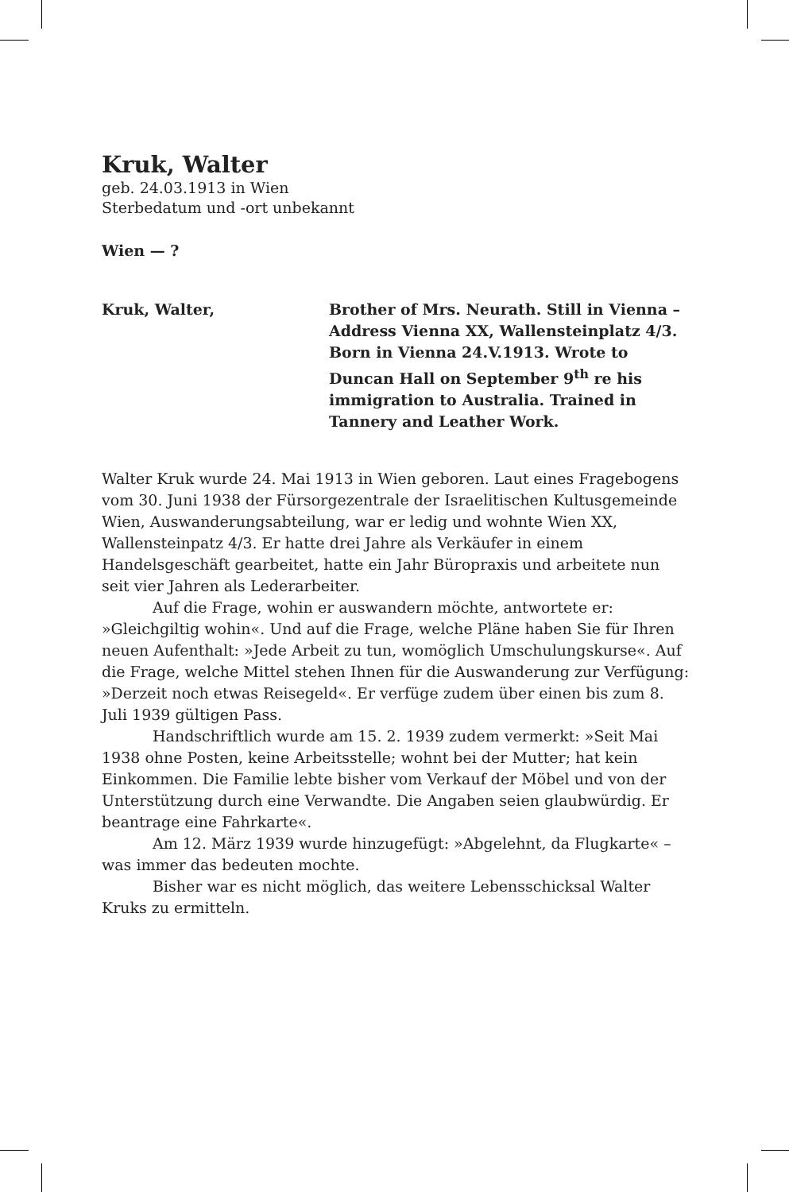Kruk, Walter
geb. 24.03.1913 in Wien
Sterbedatum und -ort unbekannt
Wien — ?
Kruk, Walter, Brother of Mrs. Neurath. Still in Vienna – Address Vienna XX, Wallensteinplatz 4/3. Born in Vienna 24.V.1913. Wrote to Duncan Hall on September 9<sup>th</sup> re his immigration to Australia. Trained in Tannery and Leather Work.
Walter Kruk wurde 24. Mai 1913 in Wien geboren. Laut eines Fragebogens vom 30. Juni 1938 der Fürsorgezentrale der Israelitischen Kultusgemeinde Wien, Auswanderungsabteilung, war er ledig und wohnte Wien XX, Wallensteinpatz 4/3. Er hatte drei Jahre als Verkäufer in einem Handelsgeschäft gearbeitet, hatte ein Jahr Büropraxis und arbeitete nun seit vier Jahren als Lederarbeiter.
Auf die Frage, wohin er auswandern möchte, antwortete er: »Gleichgiltig wohin«. Und auf die Frage, welche Pläne haben Sie für Ihren neuen Aufenthalt: »Jede Arbeit zu tun, womöglich Umschulungskurse«. Auf die Frage, welche Mittel stehen Ihnen für die Auswanderung zur Verfügung: »Derzeit noch etwas Reisegeld«. Er verfüge zudem über einen bis zum 8. Juli 1939 gültigen Pass.
Handschriftlich wurde am 15. 2. 1939 zudem vermerkt: »Seit Mai 1938 ohne Posten, keine Arbeitsstelle; wohnt bei der Mutter; hat kein Einkommen. Die Familie lebte bisher vom Verkauf der Möbel und von der Unterstützung durch eine Verwandte. Die Angaben seien glaubwürdig. Er beantrage eine Fahrkarte«.
Am 12. März 1939 wurde hinzugefügt: »Abgelehnt, da Flugkarte« – was immer das bedeuten mochte.
Bisher war es nicht möglich, das weitere Lebensschicksal Walter Kruks zu ermitteln.